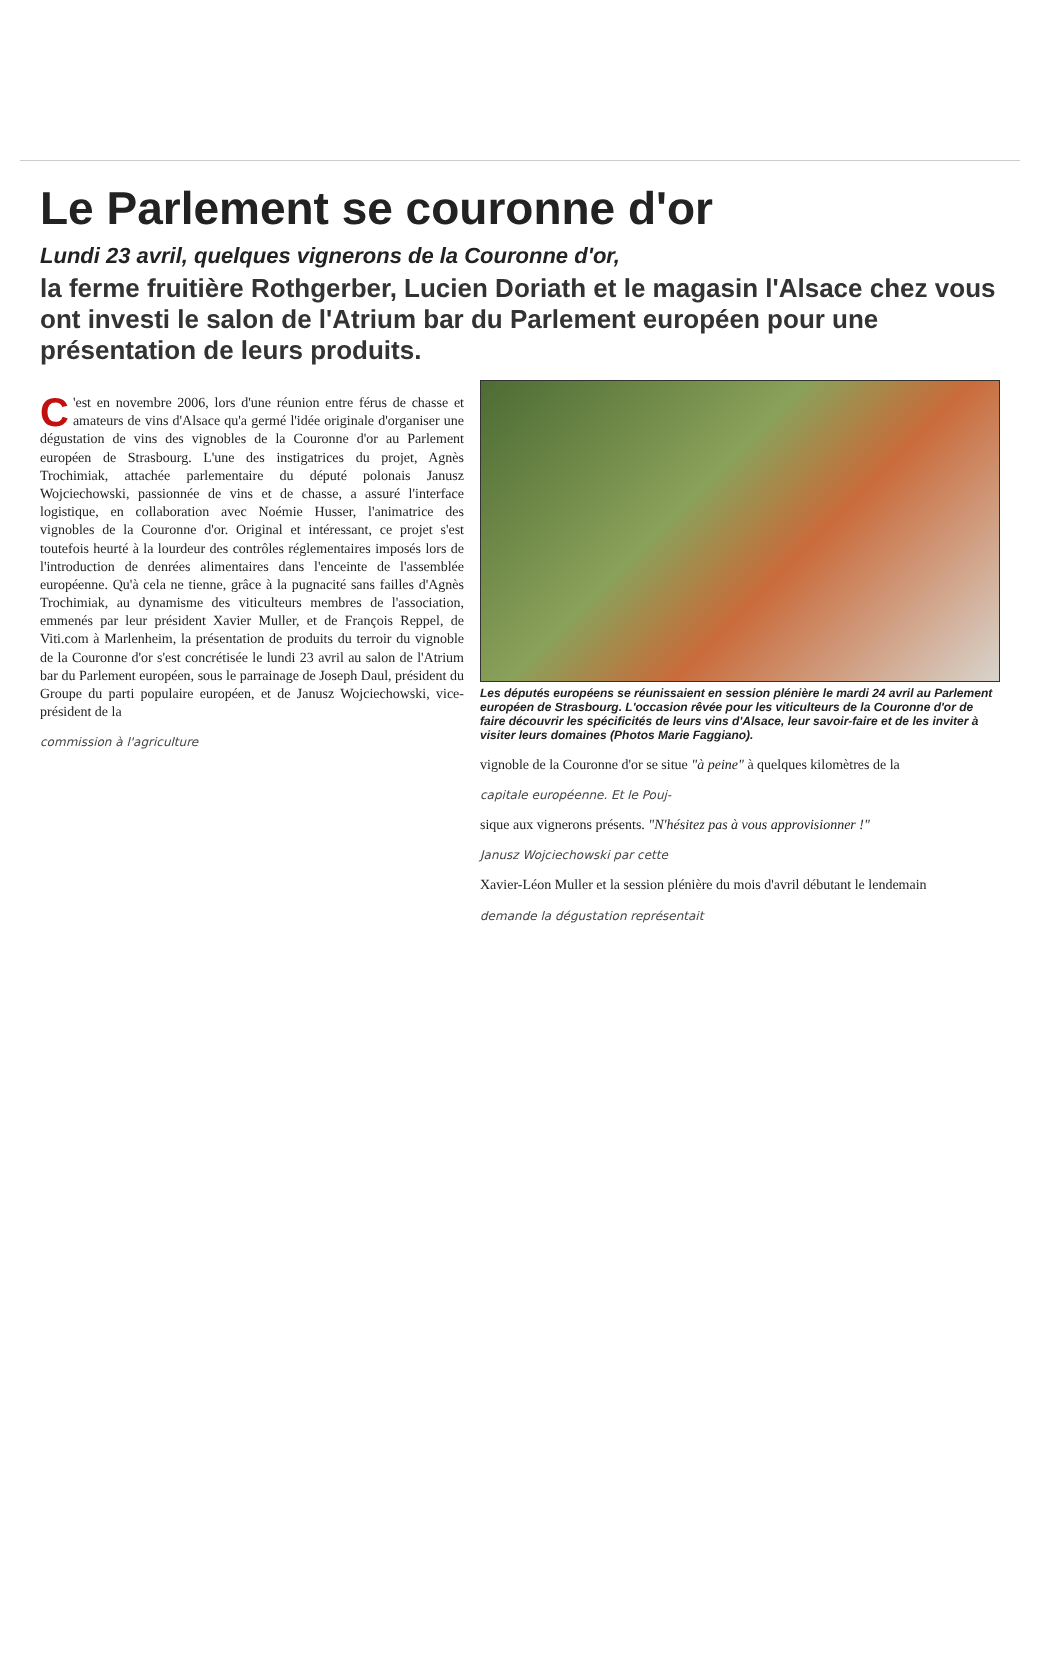Le Parlement se couronne d'or
Lundi 23 avril, quelques vignerons de la Couronne d'or,
la ferme fruitière Rothgerber, Lucien Doriath et le magasin l'Alsace chez vous ont investi le salon de l'Atrium bar du Parlement européen pour une présentation de leurs produits.
C 'est en novembre 2006, lors d'une réunion entre férus de chasse et amateurs de vins d'Alsace qu'a germé l'idée originale d'organiser une dégustation de vins des vignobles de la Couronne d'or au Parlement européen de Strasbourg. L'une des instigatrices du projet, Agnès Trochimiak, attachée parlementaire du député polonais Janusz Wojciechowski, passionnée de vins et de chasse, a assuré l'interface logistique, en collaboration avec Noémie Husser, l'animatrice des vignobles de la Couronne d'or. Original et intéressant, ce projet s'est toutefois heurté à la lourdeur des contrôles réglementaires imposés lors de l'introduction de denrées alimentaires dans l'enceinte de l'assemblée européenne. Qu'à cela ne tienne, grâce à la pugnacité sans failles d'Agnès Trochimiak, au dynamisme des viticulteurs membres de l'association, emmenés par leur président Xavier Muller, et de François Reppel, de Viti.com à Marlenheim, la présentation de produits du terroir du vignoble de la Couronne d'or s'est concrétisée le lundi 23 avril au salon de l'Atrium bar du Parlement européen, sous le parrainage de Joseph Daul, président du Groupe du parti populaire européen, et de Janusz Wojciechowski, vice-président de la
commission à l'agriculture
Les députés européens se réunissaient en session plénière le mardi 24 avril au Parlement européen de Strasbourg. L'occasion rêvée pour les viticulteurs de la Couronne d'or de faire découvrir les spécificités de leurs vins d'Alsace, leur savoir-faire et de les inviter à visiter leurs domaines (Photos Marie Faggiano).
vignoble de la Couronne d'or se situe "à peine" à quelques kilomètres de la
capitale européenne. Et le Pouj-
sique aux vignerons présents. "N'hésitez pas à vous approvisionner !"
Janusz Wojciechowski par cette
Xavier-Léon Muller et la session plénière du mois d'avril débutant le lendemain
demande la dégustation représentait